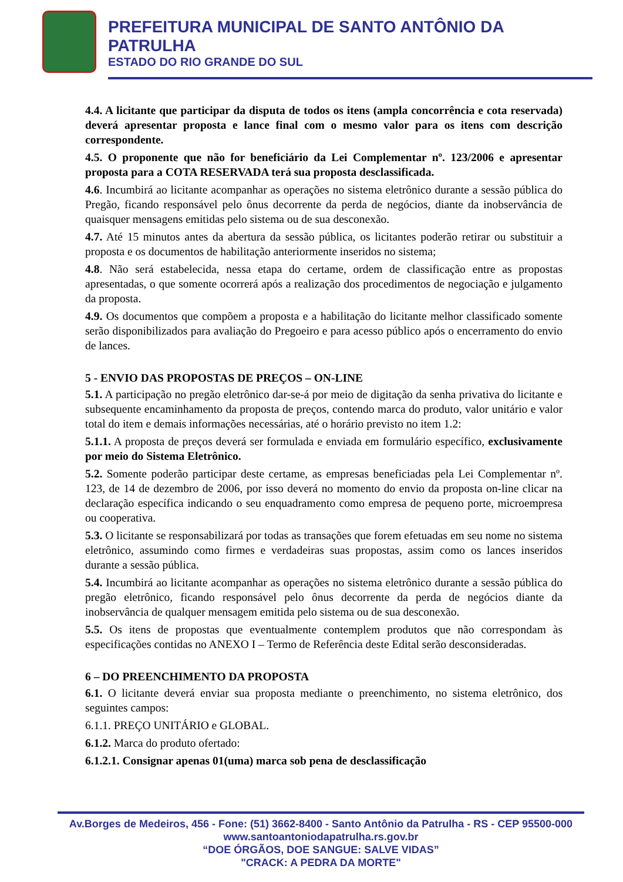PREFEITURA MUNICIPAL DE SANTO ANTÔNIO DA PATRULHA
ESTADO DO RIO GRANDE DO SUL
4.4. A licitante que participar da disputa de todos os itens (ampla concorrência e cota reservada) deverá apresentar proposta e lance final com o mesmo valor para os itens com descrição correspondente.
4.5. O proponente que não for beneficiário da Lei Complementar nº. 123/2006 e apresentar proposta para a COTA RESERVADA terá sua proposta desclassificada.
4.6. Incumbirá ao licitante acompanhar as operações no sistema eletrônico durante a sessão pública do Pregão, ficando responsável pelo ônus decorrente da perda de negócios, diante da inobservância de quaisquer mensagens emitidas pelo sistema ou de sua desconexão.
4.7. Até 15 minutos antes da abertura da sessão pública, os licitantes poderão retirar ou substituir a proposta e os documentos de habilitação anteriormente inseridos no sistema;
4.8. Não será estabelecida, nessa etapa do certame, ordem de classificação entre as propostas apresentadas, o que somente ocorrerá após a realização dos procedimentos de negociação e julgamento da proposta.
4.9. Os documentos que compõem a proposta e a habilitação do licitante melhor classificado somente serão disponibilizados para avaliação do Pregoeiro e para acesso público após o encerramento do envio de lances.
5 - ENVIO DAS PROPOSTAS DE PREÇOS – ON-LINE
5.1. A participação no pregão eletrônico dar-se-á por meio de digitação da senha privativa do licitante e subsequente encaminhamento da proposta de preços, contendo marca do produto, valor unitário e valor total do item e demais informações necessárias, até o horário previsto no item 1.2:
5.1.1. A proposta de preços deverá ser formulada e enviada em formulário específico, exclusivamente por meio do Sistema Eletrônico.
5.2. Somente poderão participar deste certame, as empresas beneficiadas pela Lei Complementar nº. 123, de 14 de dezembro de 2006, por isso deverá no momento do envio da proposta on-line clicar na declaração específica indicando o seu enquadramento como empresa de pequeno porte, microempresa ou cooperativa.
5.3. O licitante se responsabilizará por todas as transações que forem efetuadas em seu nome no sistema eletrônico, assumindo como firmes e verdadeiras suas propostas, assim como os lances inseridos durante a sessão pública.
5.4. Incumbirá ao licitante acompanhar as operações no sistema eletrônico durante a sessão pública do pregão eletrônico, ficando responsável pelo ônus decorrente da perda de negócios diante da inobservância de qualquer mensagem emitida pelo sistema ou de sua desconexão.
5.5. Os itens de propostas que eventualmente contemplem produtos que não correspondam às especificações contidas no ANEXO I – Termo de Referência deste Edital serão desconsideradas.
6 – DO PREENCHIMENTO DA PROPOSTA
6.1. O licitante deverá enviar sua proposta mediante o preenchimento, no sistema eletrônico, dos seguintes campos:
6.1.1. PREÇO UNITÁRIO e GLOBAL.
6.1.2. Marca do produto ofertado:
6.1.2.1. Consignar apenas 01(uma) marca sob pena de desclassificação
Av.Borges de Medeiros, 456 - Fone: (51) 3662-8400 - Santo Antônio da Patrulha - RS - CEP 95500-000
www.santoantoniodapatrulha.rs.gov.br
“DOE ÓRGÃOS, DOE SANGUE: SALVE VIDAS”
"CRACK: A PEDRA DA MORTE"